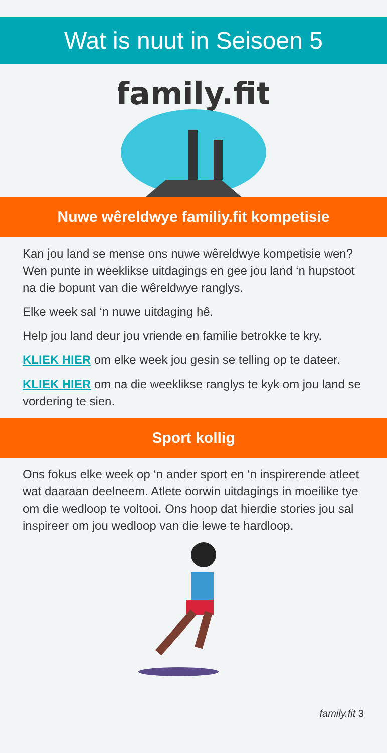Wat is nuut in Seisoen 5
family.fit
Nuwe wêreldwye familiy.fit kompetisie
Kan jou land se mense ons nuwe wêreldwye kompetisie wen? Wen punte in weeklikse uitdagings en gee jou land ‘n hupstoot na die bopunt van die wêreldwye ranglys.
Elke week sal ‘n nuwe uitdaging hê.
Help jou land deur jou vriende en familie betrokke te kry.
KLIEK HIER om elke week jou gesin se telling op te dateer.
KLIEK HIER om na die weeklikse ranglys te kyk om jou land se vordering te sien.
Sport kollig
Ons fokus elke week op ‘n ander sport en ‘n inspirerende atleet wat daaraan deelneem. Atlete oorwin uitdagings in moeilike tye om die wedloop te voltooi. Ons hoop dat hierdie stories jou sal inspireer om jou wedloop van die lewe te hardloop.
family.fit 3